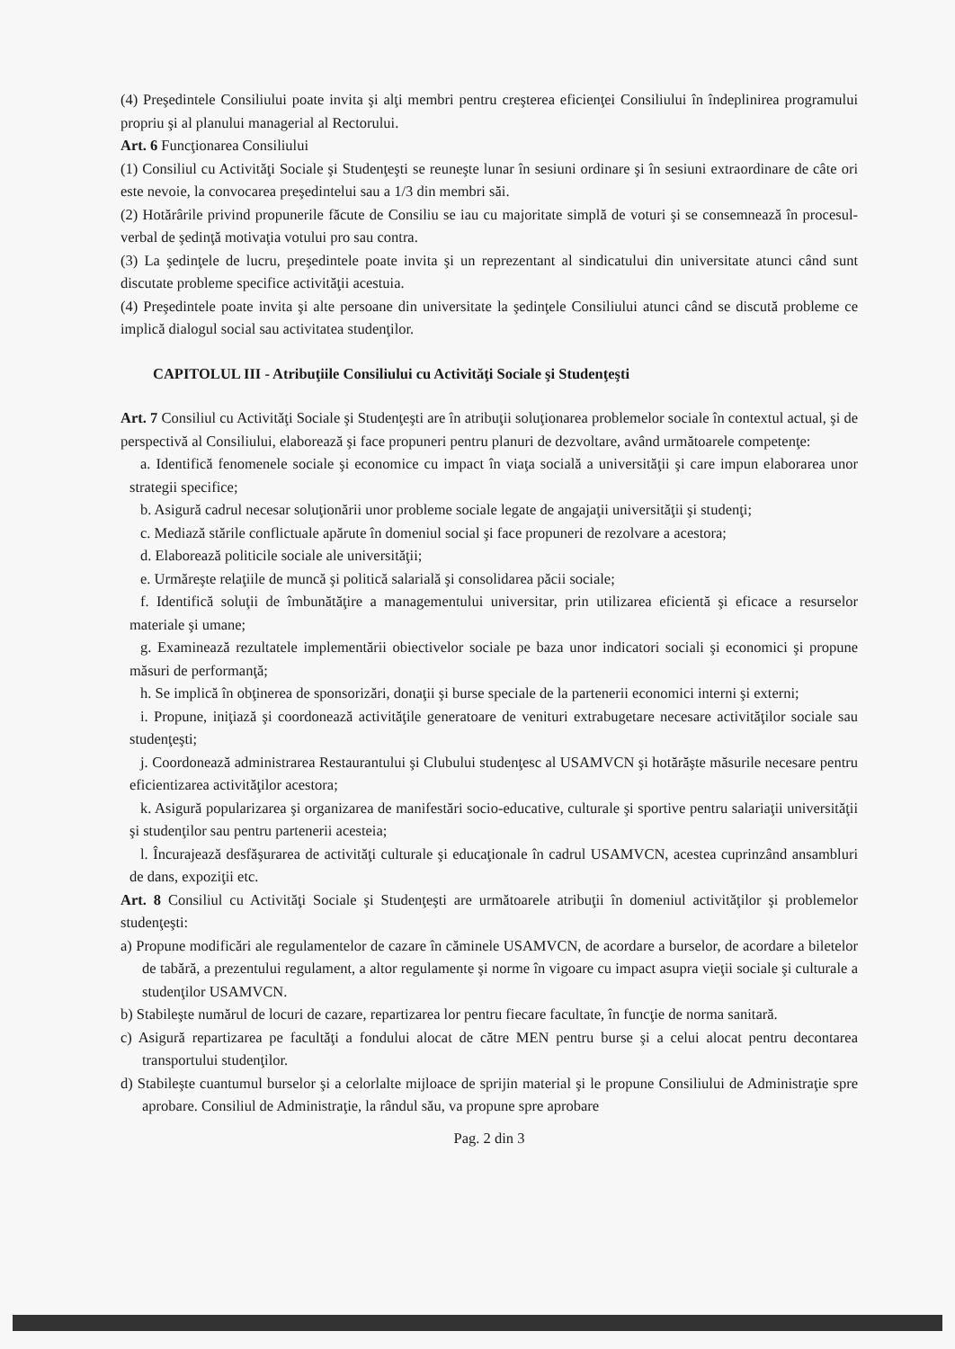(4) Preşedintele Consiliului poate invita şi alţi membri pentru creşterea eficienţei Consiliului în îndeplinirea programului propriu şi al planului managerial al Rectorului.
Art. 6 Funcţionarea Consiliului
(1) Consiliul cu Activităţi Sociale şi Studenţeşti se reuneşte lunar în sesiuni ordinare şi în sesiuni extraordinare de câte ori este nevoie, la convocarea preşedintelui sau a 1/3 din membri săi.
(2) Hotărârile privind propunerile făcute de Consiliu se iau cu majoritate simplă de voturi şi se consemnează în procesul-verbal de şedinţă motivaţia votului pro sau contra.
(3) La şedinţele de lucru, preşedintele poate invita şi un reprezentant al sindicatului din universitate atunci când sunt discutate probleme specifice activităţii acestuia.
(4) Preşedintele poate invita şi alte persoane din universitate la şedinţele Consiliului atunci când se discută probleme ce implică dialogul social sau activitatea studenţilor.
CAPITOLUL III - Atribuţiile Consiliului cu Activităţi Sociale şi Studenţeşti
Art. 7 Consiliul cu Activităţi Sociale şi Studenţeşti are în atribuţii soluţionarea problemelor sociale în contextul actual, şi de perspectivă al Consiliului, elaborează şi face propuneri pentru planuri de dezvoltare, având următoarele competenţe:
a. Identifică fenomenele sociale şi economice cu impact în viaţa socială a universităţii şi care impun elaborarea unor strategii specifice;
b. Asigură cadrul necesar soluţionării unor probleme sociale legate de angajaţii universităţii şi studenţi;
c. Mediază stările conflictuale apărute în domeniul social şi face propuneri de rezolvare a acestora;
d. Elaborează politicile sociale ale universităţii;
e. Urmăreşte relaţiile de muncă şi politică salarială şi consolidarea păcii sociale;
f. Identifică soluţii de îmbunătăţire a managementului universitar, prin utilizarea eficientă şi eficace a resurselor materiale şi umane;
g. Examinează rezultatele implementării obiectivelor sociale pe baza unor indicatori sociali şi economici şi propune măsuri de performanţă;
h. Se implică în obţinerea de sponsorizări, donaţii şi burse speciale de la partenerii economici interni şi externi;
i. Propune, iniţiază şi coordonează activităţile generatoare de venituri extrabugetare necesare activităţilor sociale sau studenţeşti;
j. Coordonează administrarea Restaurantului şi Clubului studenţesc al USAMVCN şi hotărăşte măsurile necesare pentru eficientizarea activităţilor acestora;
k. Asigură popularizarea şi organizarea de manifestări socio-educative, culturale şi sportive pentru salariaţii universităţii şi studenţilor sau pentru partenerii acesteia;
l. Încurajează desfăşurarea de activităţi culturale şi educaţionale în cadrul USAMVCN, acestea cuprinzând ansambluri de dans, expoziţii etc.
Art. 8 Consiliul cu Activităţi Sociale şi Studenţeşti are următoarele atribuţii în domeniul activităţilor şi problemelor studenţeşti:
a) Propune modificări ale regulamentelor de cazare în căminele USAMVCN, de acordare a burselor, de acordare a biletelor de tabără, a prezentului regulament, a altor regulamente şi norme în vigoare cu impact asupra vieţii sociale şi culturale a studenţilor USAMVCN.
b) Stabileşte numărul de locuri de cazare, repartizarea lor pentru fiecare facultate, în funcţie de norma sanitară.
c) Asigură repartizarea pe facultăţi a fondului alocat de către MEN pentru burse şi a celui alocat pentru decontarea transportului studenţilor.
d) Stabileşte cuantumul burselor şi a celorlalte mijloace de sprijin material şi le propune Consiliului de Administraţie spre aprobare. Consiliul de Administraţie, la rândul său, va propune spre aprobare
Pag. 2 din 3